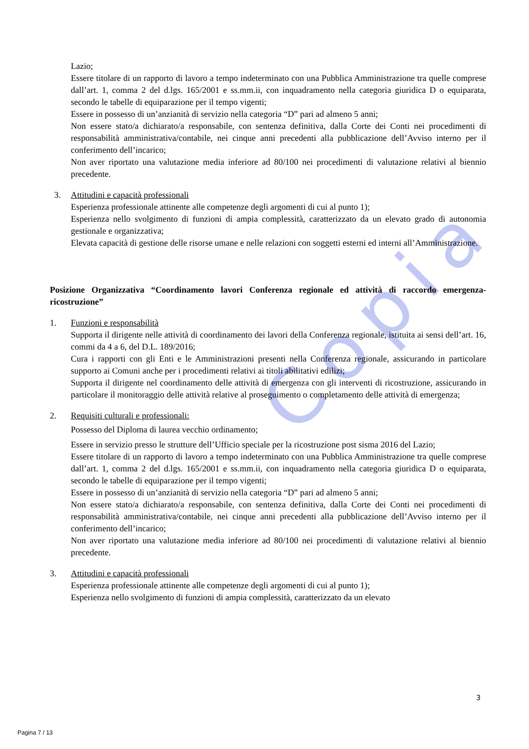Copia
Lazio;
Essere titolare di un rapporto di lavoro a tempo indeterminato con una Pubblica Amministrazione tra quelle comprese dall’art. 1, comma 2 del d.lgs. 165/2001 e ss.mm.ii, con inquadramento nella categoria giuridica D o equiparata, secondo le tabelle di equiparazione per il tempo vigenti;
Essere in possesso di un’anzianità di servizio nella categoria “D” pari ad almeno 5 anni;
Non essere stato/a dichiarato/a responsabile, con sentenza definitiva, dalla Corte dei Conti nei procedimenti di responsabilità amministrativa/contabile, nei cinque anni precedenti alla pubblicazione dell’Avviso interno per il conferimento dell’incarico;
Non aver riportato una valutazione media inferiore ad 80/100 nei procedimenti di valutazione relativi al biennio precedente.
3. Attitudini e capacità professionali
Esperienza professionale attinente alle competenze degli argomenti di cui al punto 1);
Esperienza nello svolgimento di funzioni di ampia complessità, caratterizzato da un elevato grado di autonomia gestionale e organizzativa;
Elevata capacità di gestione delle risorse umane e nelle relazioni con soggetti esterni ed interni all’Amministrazione.
Posizione Organizzativa “Coordinamento lavori Conferenza regionale ed attività di raccordo emergenza-ricostruzione”
1. Funzioni e responsabilità
Supporta il dirigente nelle attività di coordinamento dei lavori della Conferenza regionale, istituita ai sensi dell’art. 16, commi da 4 a 6, del D.L. 189/2016;
Cura i rapporti con gli Enti e le Amministrazioni presenti nella Conferenza regionale, assicurando in particolare supporto ai Comuni anche per i procedimenti relativi ai titoli abilitativi edilizi;
Supporta il dirigente nel coordinamento delle attività di emergenza con gli interventi di ricostruzione, assicurando in particolare il monitoraggio delle attività relative al proseguimento o completamento delle attività di emergenza;
2. Requisiti culturali e professionali:
Possesso del Diploma di laurea vecchio ordinamento;
Essere in servizio presso le strutture dell’Ufficio speciale per la ricostruzione post sisma 2016 del Lazio;
Essere titolare di un rapporto di lavoro a tempo indeterminato con una Pubblica Amministrazione tra quelle comprese dall’art. 1, comma 2 del d.lgs. 165/2001 e ss.mm.ii, con inquadramento nella categoria giuridica D o equiparata, secondo le tabelle di equiparazione per il tempo vigenti;
Essere in possesso di un’anzianità di servizio nella categoria “D” pari ad almeno 5 anni;
Non essere stato/a dichiarato/a responsabile, con sentenza definitiva, dalla Corte dei Conti nei procedimenti di responsabilità amministrativa/contabile, nei cinque anni precedenti alla pubblicazione dell’Avviso interno per il conferimento dell’incarico;
Non aver riportato una valutazione media inferiore ad 80/100 nei procedimenti di valutazione relativi al biennio precedente.
3. Attitudini e capacità professionali
Esperienza professionale attinente alle competenze degli argomenti di cui al punto 1);
Esperienza nello svolgimento di funzioni di ampia complessità, caratterizzato da un elevato
3
Pagina 7 / 13